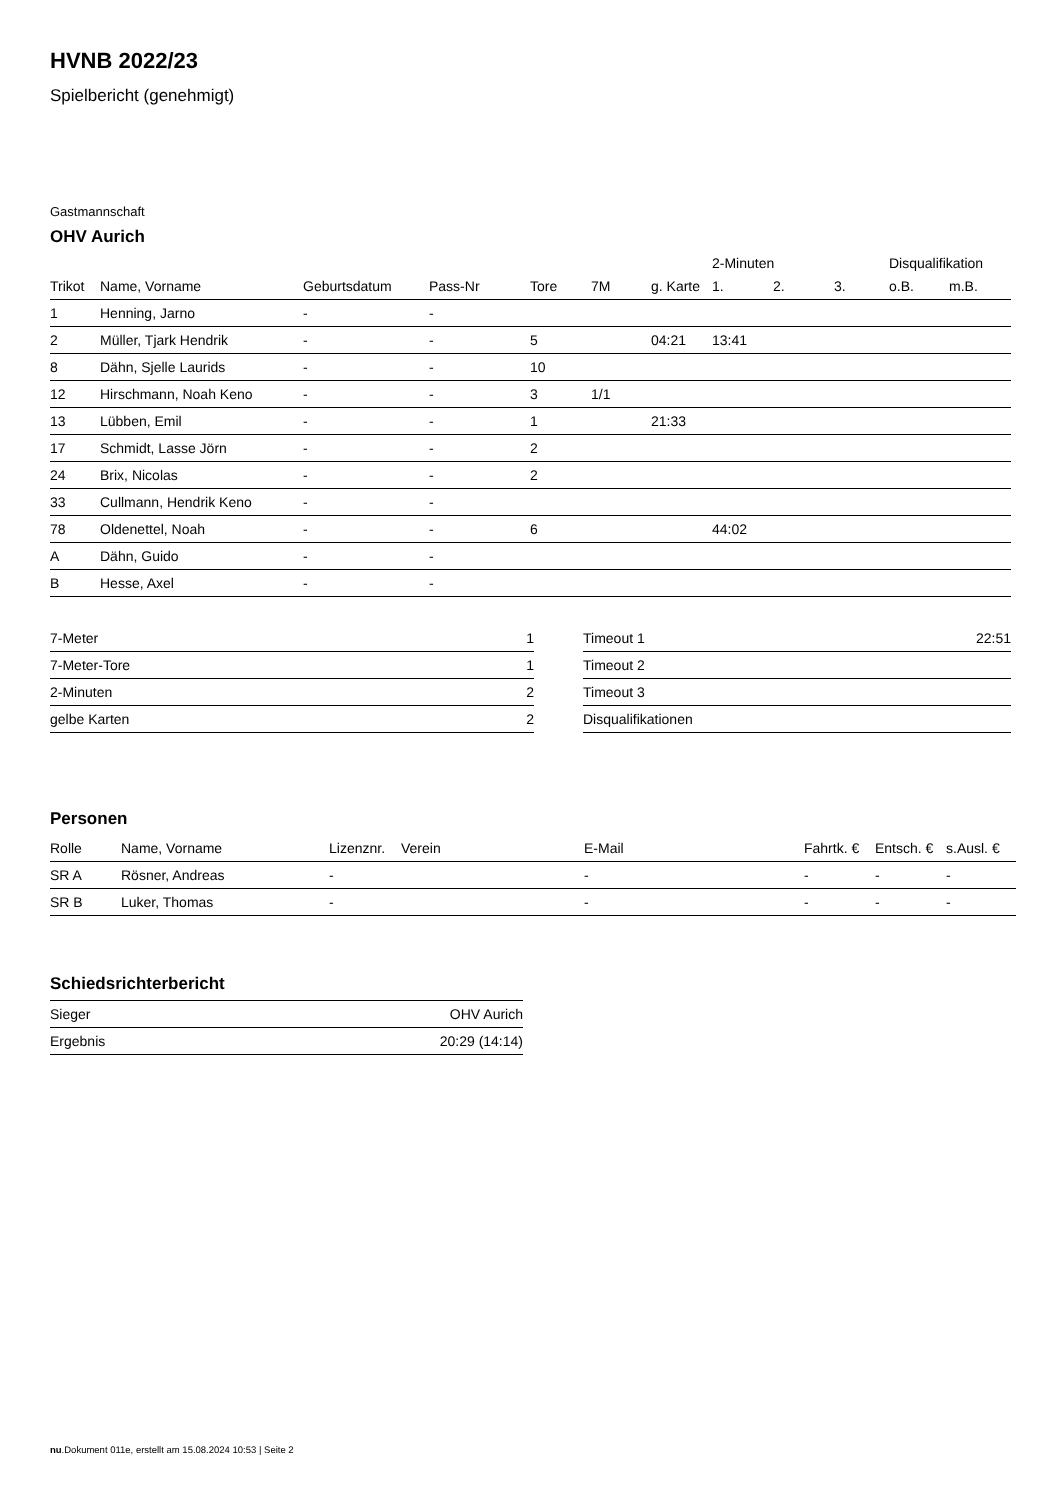HVNB 2022/23
Spielbericht (genehmigt)
Gastmannschaft
OHV Aurich
| | | | | | | | 2-Minuten | | | Disqualifikation | |
| Trikot | Name, Vorname | Geburtsdatum | Pass-Nr | Tore | 7M | g. Karte | 1. | 2. | 3. | o.B. | m.B. |
| 1 | Henning, Jarno | - | - | | | | | | | | |
| 2 | Müller, Tjark Hendrik | - | - | 5 | | 04:21 | 13:41 | | | | |
| 8 | Dähn, Sjelle Laurids | - | - | 10 | | | | | | | |
| 12 | Hirschmann, Noah Keno | - | - | 3 | 1/1 | | | | | | |
| 13 | Lübben, Emil | - | - | 1 | | 21:33 | | | | | |
| 17 | Schmidt, Lasse Jörn | - | - | 2 | | | | | | | |
| 24 | Brix, Nicolas | - | - | 2 | | | | | | | |
| 33 | Cullmann, Hendrik Keno | - | - | | | | | | | | |
| 78 | Oldenettel, Noah | - | - | 6 | | | 44:02 | | | | |
| A | Dähn, Guido | - | - | | | | | | | | |
| B | Hesse, Axel | - | - | | | | | | | | |
| 7-Meter | 1 |
| 7-Meter-Tore | 1 |
| 2-Minuten | 2 |
| gelbe Karten | 2 |
| Timeout 1 | 22:51 |
| Timeout 2 | |
| Timeout 3 | |
| Disqualifikationen | |
Personen
| Rolle | Name, Vorname | Lizenznr. | Verein | E-Mail | Fahrtk. € | Entsch. € | s.Ausl. € |
| --- | --- | --- | --- | --- | --- | --- | --- |
| SR A | Rösner, Andreas | - | | - | - | - | - |
| SR B | Luker, Thomas | - | | - | - | - | - |
Schiedsrichterbericht
| Sieger | OHV Aurich |
| Ergebnis | 20:29 (14:14) |
nu.Dokument 011e, erstellt am 15.08.2024 10:53 | Seite 2